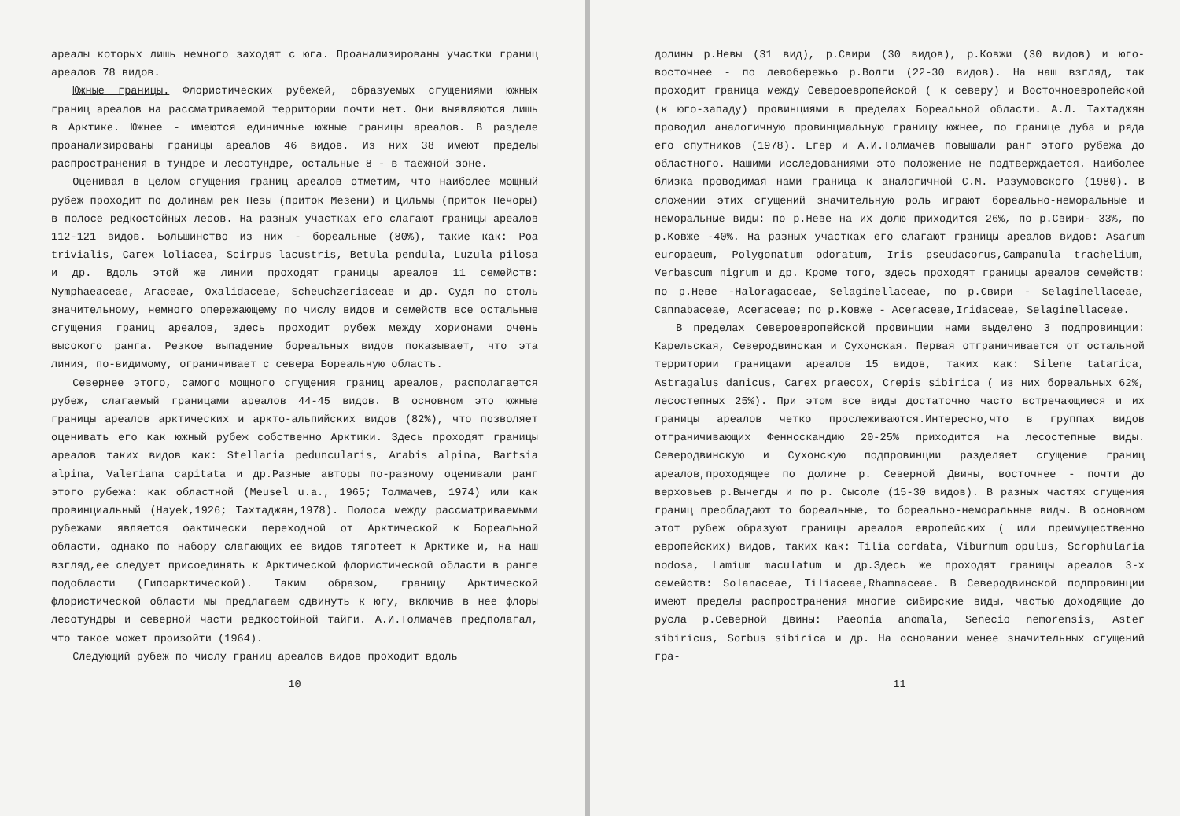ареалы которых лишь немного заходят с юга. Проанализированы участки границ ареалов 78 видов.
Южные границы. Флористических рубежей, образуемых сгущениями южных границ ареалов на рассматриваемой территории почти нет. Они выявляются лишь в Арктике. Южнее - имеются единичные южные границы ареалов. В разделе проанализированы границы ареалов 46 видов. Из них 38 имеют пределы распространения в тундре и лесотундре, остальные 8 - в таежной зоне.
Оценивая в целом сгущения границ ареалов отметим, что наиболее мощный рубеж проходит по долинам рек Пезы (приток Мезени) и Цильмы (приток Печоры) в полосе редкостойных лесов. На разных участках его слагают границы ареалов 112-121 видов. Большинство из них - бореальные (80%), такие как: Poa trivialis, Carex loliacea, Scirpus lacustris, Betula pendula, Luzula pilosa и др. Вдоль этой же линии проходят границы ареалов 11 семейств: Nymphaeaceae, Araceae, Oxalidaceae, Scheuchzeriaceae и др. Судя по столь значительному, немного опережающему по числу видов и семейств все остальные сгущения границ ареалов, здесь проходит рубеж между хорионами очень высокого ранга. Резкое выпадение бореальных видов показывает, что эта линия, по-видимому, ограничивает с севера Бореальную область.
Севернее этого, самого мощного сгущения границ ареалов, располагается рубеж, слагаемый границами ареалов 44-45 видов. В основном это южные границы ареалов арктических и аркто-альпийских видов (82%), что позволяет оценивать его как южный рубеж собственно Арктики. Здесь проходят границы ареалов таких видов как: Stellaria peduncularis, Arabis alpina, Bartsia alpina, Valeriana capitata и др.Разные авторы по-разному оценивали ранг этого рубежа: как областной (Meusel u.a., 1965; Толмачев, 1974) или как провинциальный (Hayek,1926; Тахтаджян,1978). Полоса между рассматриваемыми рубежами является фактически переходной от Арктической к Бореальной области, однако по набору слагающих ее видов тяготеет к Арктике и, на наш взгляд,ее следует присоединять к Арктической флористической области в ранге подобласти (Гипоарктической). Таким образом, границу Арктической флористической области мы предлагаем сдвинуть к югу, включив в нее флоры лесотундры и северной части редкостойной тайги. А.И.Толмачев предполагал, что такое может произойти (1964).
Следующий рубеж по числу границ ареалов видов проходит вдоль
10
долины р.Невы (31 вид), р.Свири (30 видов), р.Ковжи (30 видов) и юго-восточнее - по левобережью р.Волги (22-30 видов). На наш взгляд, так проходит граница между Североевропейской ( к северу) и Восточноевропейской (к юго-западу) провинциями в пределах Бореальной области. А.Л. Тахтаджян проводил аналогичную провинциальную границу южнее, по границе дуба и ряда его спутников (1978). Егер и А.И.Толмачев повышали ранг этого рубежа до областного. Нашими исследованиями это положение не подтверждается. Наиболее близка проводимая нами граница к аналогичной С.М. Разумовского (1980). В сложении этих сгущений значительную роль играют бореально-неморальные и неморальные виды: по р.Неве на их долю приходится 26%, по р.Свири- 33%, по р.Ковже -40%. На разных участках его слагают границы ареалов видов: Asarum europaeum, Polygonatum odoratum, Iris pseudacorus,Campanula trachelium, Verbascum nigrum и др. Кроме того, здесь проходят границы ареалов семейств: по р.Неве -Haloragaceae, Selaginellaceae, по р.Свири - Selaginellaceae, Cannabaceae, Aceraceae; по р.Ковже - Aceraceae,Iridaceae, Selaginellaceae.
В пределах Североевропейской провинции нами выделено 3 подпровинции: Карельская, Северодвинская и Сухонская. Первая отграничивается от остальной территории границами ареалов 15 видов, таких как: Silene tatarica, Astragalus danicus, Carex praecox, Crepis sibirica ( из них бореальных 62%, лесостепных 25%). При этом все виды достаточно часто встречающиеся и их границы ареалов четко прослеживаются.Интересно,что в группах видов отграничивающих Фенноскандию 20-25% приходится на лесостепные виды. Северодвинскую и Сухонскую подпровинции разделяет сгущение границ ареалов,проходящее по долине р. Северной Двины, восточнее - почти до верховьев р.Вычегды и по р. Сысоле (15-30 видов). В разных частях сгущения границ преобладают то бореальные, то бореально-неморальные виды. В основном этот рубеж образуют границы ареалов европейских ( или преимущественно европейских) видов, таких как: Tilia cordata, Viburnum opulus, Scrophularia nodosa, Lamium maculatum и др.Здесь же проходят границы ареалов 3-х семейств: Solanaceae, Tiliaceae,Rhamnaceae. В Северодвинской подпровинции имеют пределы распространения многие сибирские виды, частью доходящие до русла р.Северной Двины: Paeonia anomala, Senecio nemorensis, Aster sibiricus, Sorbus sibirica и др. На основании менее значительных сгущений гра-
11